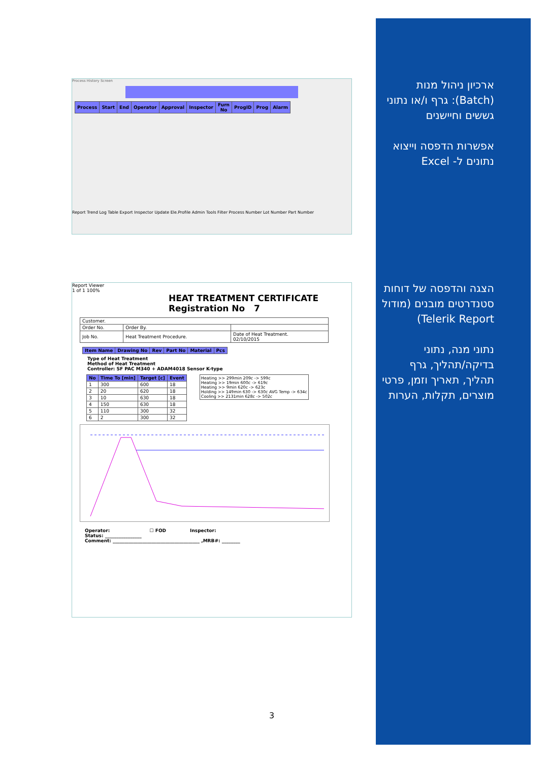Process History Screen
| Process | Start | End | Operator | Approval | Inspector | Furn No | ProgID | Prog | Alarm |
| --- | --- | --- | --- | --- | --- | --- | --- | --- | --- |
Report Trend Log Table Export Inspector Update Ele.Profile Admin Tools Filter Process Number Lot Number Part Number
Report Viewer
1 of 1 100%
HEAT TREATMENT CERTIFICATE
Registration No 7
| Customer. | | |
| Order No. | Order By. | |
| Job No. | Heat Treatment Procedure. | Date of Heat Treatment. 02/10/2015 |
| Item Name | Drawing No | Rev | Part No | Material | Pcs |
| --- | --- | --- | --- | --- | --- |
Type of Heat Treatment
Method of Heat Treatment
Controller: SF PAC M340 + ADAM4018 Sensor K-type
| No | Time To [min] | Target [c] | Event |
| --- | --- | --- | --- |
| 1 | 300 | 600 | 18 |
| 2 | 20 | 620 | 18 |
| 3 | 10 | 630 | 18 |
| 4 | 150 | 630 | 18 |
| 5 | 110 | 300 | 32 |
| 6 | 2 | 300 | 32 |
Heating >> 299min 209c -> 599c
Heating >> 19min 600c -> 619c
Heating >> 9min 620c -> 623c
Holding >> 149min 630 -> 630c AVG Temp -> 634c
Cooling >> 2131min 628c -> 502c
Operator: ☐ FOD Inspector:
Status: ________________
Comment: ______________________________________ ,MRB#: ________
ארכיון ניהול מנות (Batch): גרף ו/או נתוני גששים וחיישנים
אפשרות הדפסה וייצוא נתונים ל- Excel
הצגה והדפסה של דוחות סטנדרטים מובנים (מודול Telerik Report)
נתוני מנה, נתוני בדיקה/תהליך, גרף תהליך, תאריך וזמן, פרטי מוצרים, תקלות, הערות
3